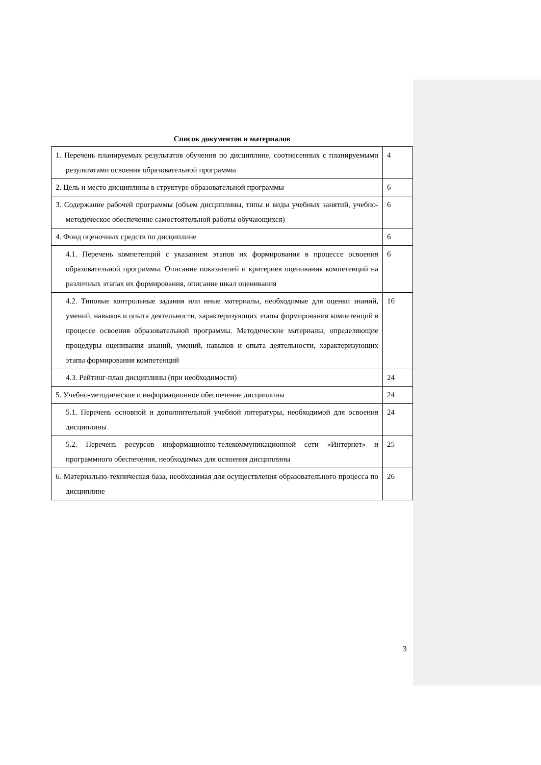Список документов и материалов
| 1. Перечень планируемых результатов обучения по дисциплине, соотнесенных с планируемыми результатами освоения образовательной программы | 4 |
| 2. Цель и место дисциплины в структуре образовательной программы | 6 |
| 3. Содержание рабочей программы (объем дисциплины, типы и виды учебных занятий, учебно-методическое обеспечение самостоятельной работы обучающихся) | 6 |
| 4. Фонд оценочных средств по дисциплине | 6 |
| 4.1. Перечень компетенций с указанием этапов их формирования в процессе освоения образовательной программы. Описание показателей и критериев оценивания компетенций на различных этапах их формирования, описание шкал оценивания | 6 |
| 4.2. Типовые контрольные задания или иные материалы, необходимые для оценки знаний, умений, навыков и опыта деятельности, характеризующих этапы формирования компетенций в процессе освоения образовательной программы. Методические материалы, определяющие процедуры оценивания знаний, умений, навыков и опыта деятельности, характеризующих этапы формирования компетенций | 16 |
| 4.3. Рейтинг-план дисциплины (при необходимости) | 24 |
| 5. Учебно-методическое и информационное обеспечение дисциплины | 24 |
| 5.1. Перечень основной и дополнительной учебной литературы, необходимой для освоения дисциплины | 24 |
| 5.2. Перечень ресурсов информационно-телекоммуникационной сети «Интернет» и программного обеспечения, необходимых для освоения дисциплины | 25 |
| 6. Материально-техническая база, необходимая для осуществления образовательного процесса по дисциплине | 26 |
3